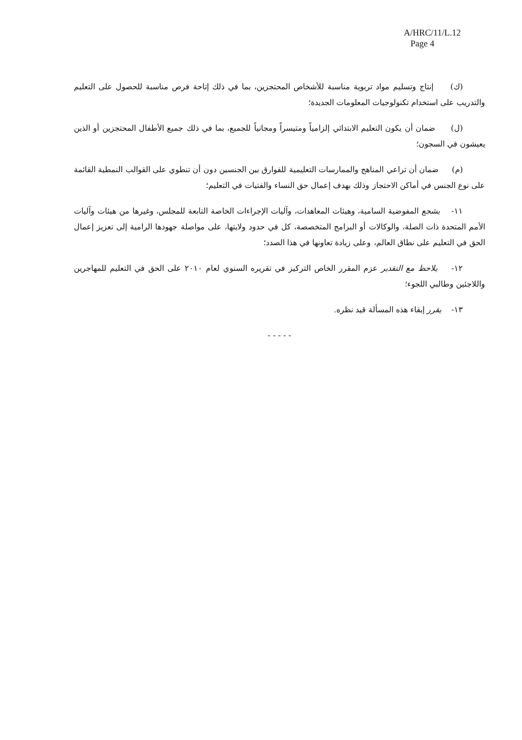A/HRC/11/L.12
Page 4
(ك) إنتاج وتسليم مواد تربوية مناسبة للأشخاص المحتجزين، بما في ذلك إتاحة فرص مناسبة للحصول على التعليم والتدريب على استخدام تكنولوجيات المعلومات الجديدة؛
(ل) ضمان أن يكون التعليم الابتدائي إلزامياً ومتيسراً ومجانياً للجميع، بما في ذلك جميع الأطفال المحتجزين أو الذين يعيشون في السجون؛
(م) ضمان أن تراعي المناهج والممارسات التعليمية للفوارق بين الجنسين دون أن تنطوي على القوالب النمطية القائمة على نوع الجنس في أماكن الاحتجاز وذلك بهدف إعمال حق النساء والفتيات في التعليم؛
١١- يشجع المفوضية السامية، وهيئات المعاهدات، وآليات الإجراءات الخاصة التابعة للمجلس، وغيرها من هيئات وآليات الأمم المتحدة ذات الصلة، والوكالات أو البرامج المتخصصة، كل في حدود ولايتها، على مواصلة جهودها الرامية إلى تعزيز إعمال الحق في التعليم على نطاق العالم، وعلى زيادة تعاونها في هذا الصدد؛
١٢- يلاحظ مع التقدير عزم المقرر الخاص التركيز في تقريره السنوي لعام ٢٠١٠ على الحق في التعليم للمهاجرين واللاجئين وطالبي اللجوء؛
١٣- يقرر إبقاء هذه المسألة قيد نظره.
- - - - -